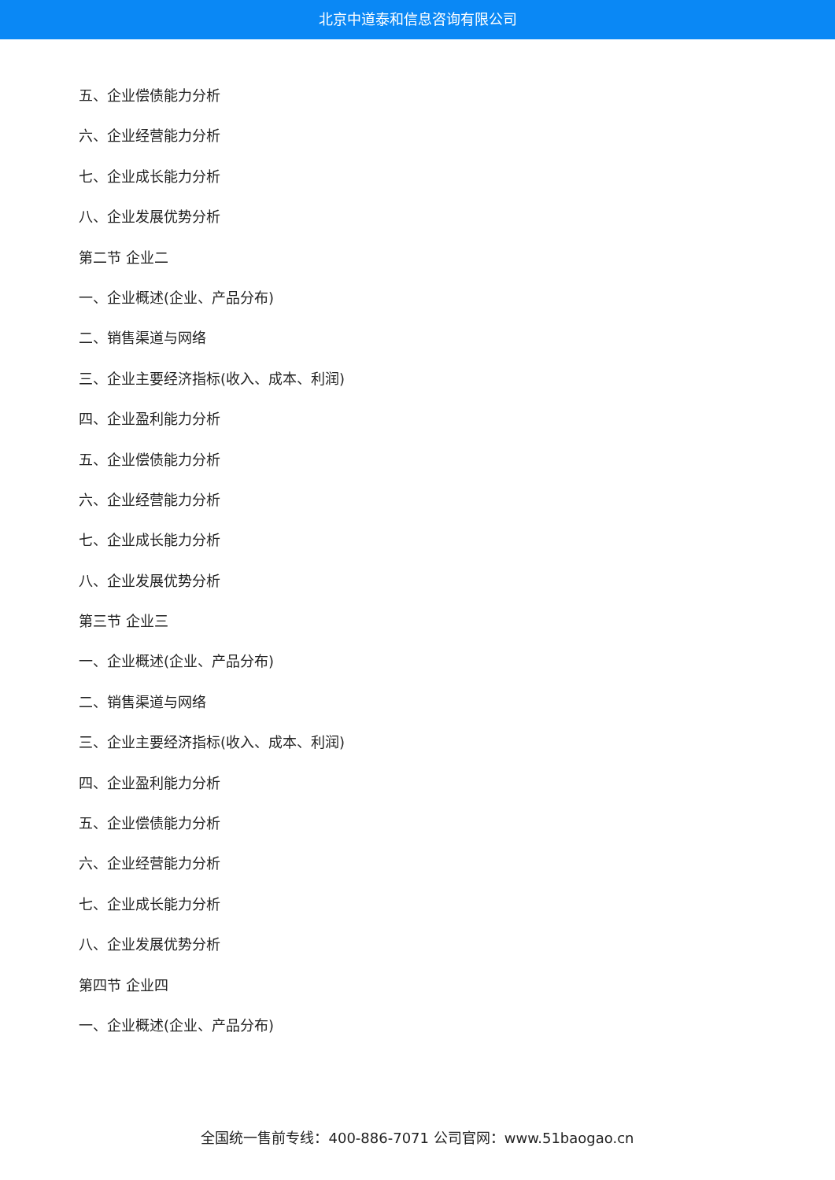北京中道泰和信息咨询有限公司
五、企业偿债能力分析
六、企业经营能力分析
七、企业成长能力分析
八、企业发展优势分析
第二节 企业二
一、企业概述(企业、产品分布)
二、销售渠道与网络
三、企业主要经济指标(收入、成本、利润)
四、企业盈利能力分析
五、企业偿债能力分析
六、企业经营能力分析
七、企业成长能力分析
八、企业发展优势分析
第三节 企业三
一、企业概述(企业、产品分布)
二、销售渠道与网络
三、企业主要经济指标(收入、成本、利润)
四、企业盈利能力分析
五、企业偿债能力分析
六、企业经营能力分析
七、企业成长能力分析
八、企业发展优势分析
第四节 企业四
一、企业概述(企业、产品分布)
全国统一售前专线：400-886-7071 公司官网：www.51baogao.cn